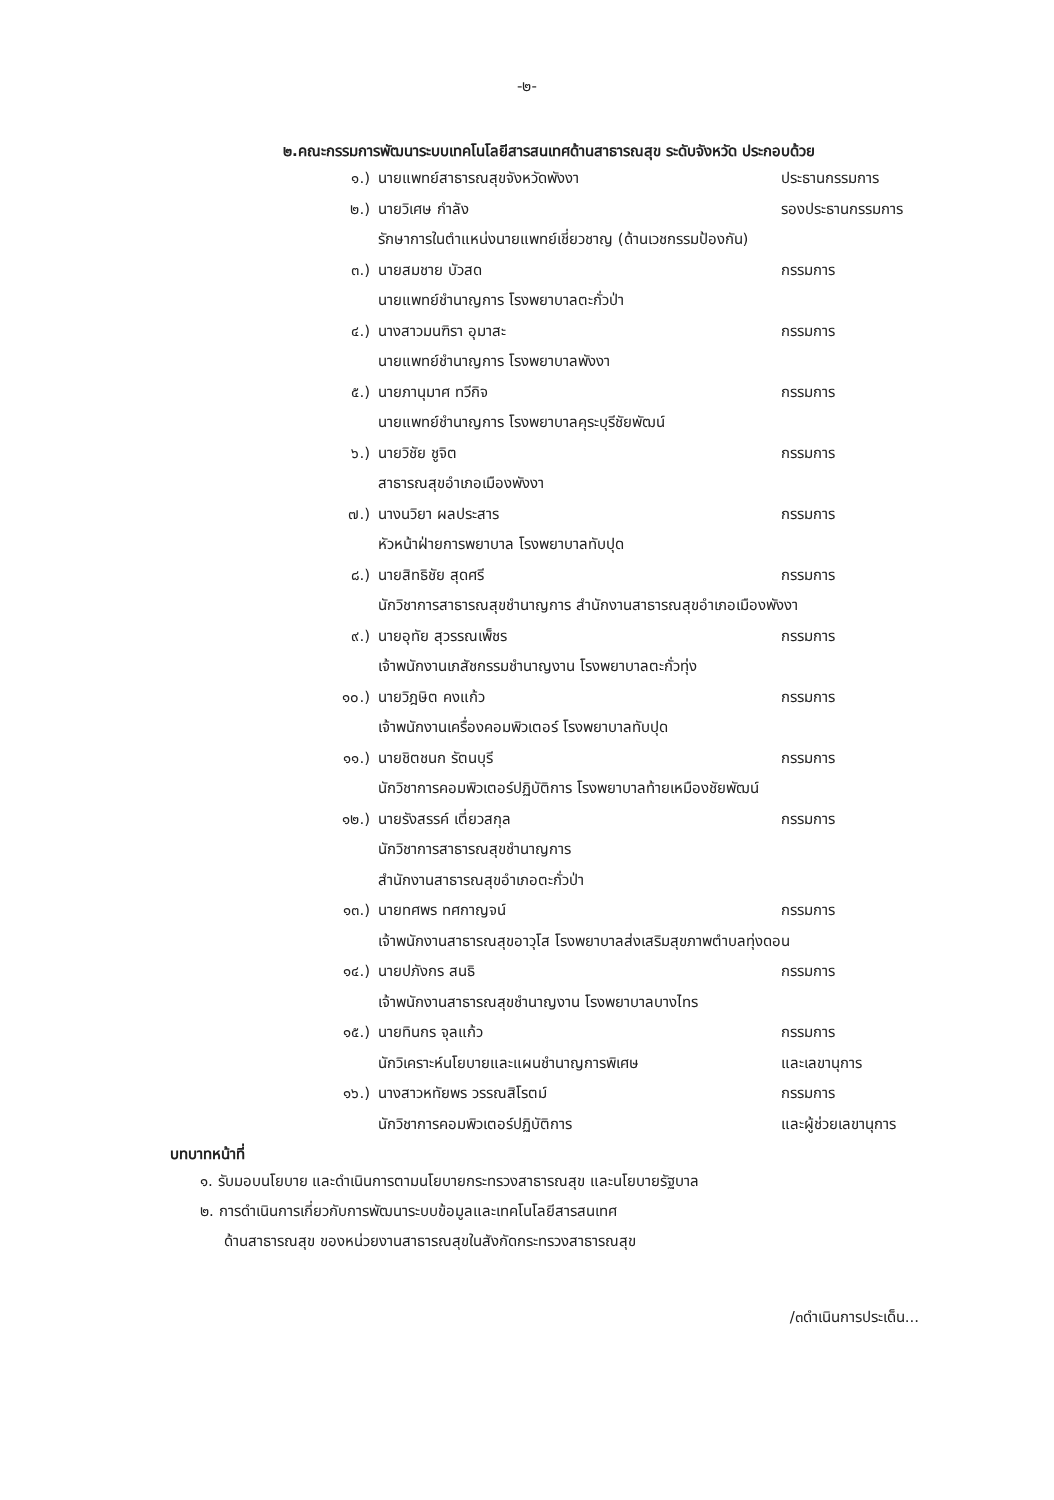-๒-
๒.คณะกรรมการพัฒนาระบบเทคโนโลยีสารสนเทศด้านสาธารณสุข ระดับจังหวัด ประกอบด้วย
๑.) นายแพทย์สาธารณสุขจังหวัดพังงา ประธานกรรมการ
๒.) นายวิเศษ กำลัง รองประธานกรรมการ
รักษาการในตำแหน่งนายแพทย์เชี่ยวชาญ (ด้านเวชกรรมป้องกัน)
๓.) นายสมชาย บัวสด กรรมการ
นายแพทย์ชำนาญการ โรงพยาบาลตะกั่วป่า
๔.) นางสาวมนฑิรา อุมาสะ กรรมการ
นายแพทย์ชำนาญการ โรงพยาบาลพังงา
๕.) นายภานุมาศ ทวีกิจ กรรมการ
นายแพทย์ชำนาญการ โรงพยาบาลคุระบุรีชัยพัฒน์
๖.) นายวิชัย ชูจิต กรรมการ
สาธารณสุขอำเภอเมืองพังงา
๗.) นางนวิยา ผลประสาร กรรมการ
หัวหน้าฝ่ายการพยาบาล โรงพยาบาลทับปุด
๘.) นายสิทธิชัย สุดศรี กรรมการ
นักวิชาการสาธารณสุขชำนาญการ สำนักงานสาธารณสุขอำเภอเมืองพังงา
๙.) นายอุทัย สุวรรณเพ็ชร กรรมการ
เจ้าพนักงานเภสัชกรรมชำนาญงาน โรงพยาบาลตะกั่วทุ่ง
๑๐.) นายวิฎษิต คงแก้ว กรรมการ
เจ้าพนักงานเครื่องคอมพิวเตอร์ โรงพยาบาลทับปุด
๑๑.) นายชิตชนก รัตนบุรี กรรมการ
นักวิชาการคอมพิวเตอร์ปฏิบัติการ โรงพยาบาลท้ายเหมืองชัยพัฒน์
๑๒.) นายรังสรรค์ เตี่ยวสกุล กรรมการ
นักวิชาการสาธารณสุขชำนาญการ
สำนักงานสาธารณสุขอำเภอตะกั่วป่า
๑๓.) นายทศพร ทศกาญจน์ กรรมการ
เจ้าพนักงานสาธารณสุขอาวุโส โรงพยาบาลส่งเสริมสุขภาพตำบลทุ่งดอน
๑๔.) นายปภังกร สนธิ กรรมการ
เจ้าพนักงานสาธารณสุขชำนาญงาน โรงพยาบาลบางไทร
๑๕.) นายทินกร จุลแก้ว กรรมการ
นักวิเคราะห์นโยบายและแผนชำนาญการพิเศษ และเลขานุการ
๑๖.) นางสาวหทัยพร วรรณสิโรตม์ กรรมการ
นักวิชาการคอมพิวเตอร์ปฏิบัติการ และผู้ช่วยเลขานุการ
บทบาทหน้าที่
๑. รับมอบนโยบาย และดำเนินการตามนโยบายกระทรวงสาธารณสุข และนโยบายรัฐบาล
๒. การดำเนินการเกี่ยวกับการพัฒนาระบบข้อมูลและเทคโนโลยีสารสนเทศ
ด้านสาธารณสุข ของหน่วยงานสาธารณสุขในสังกัดกระทรวงสาธารณสุข
/๓ดำเนินการประเด็น...